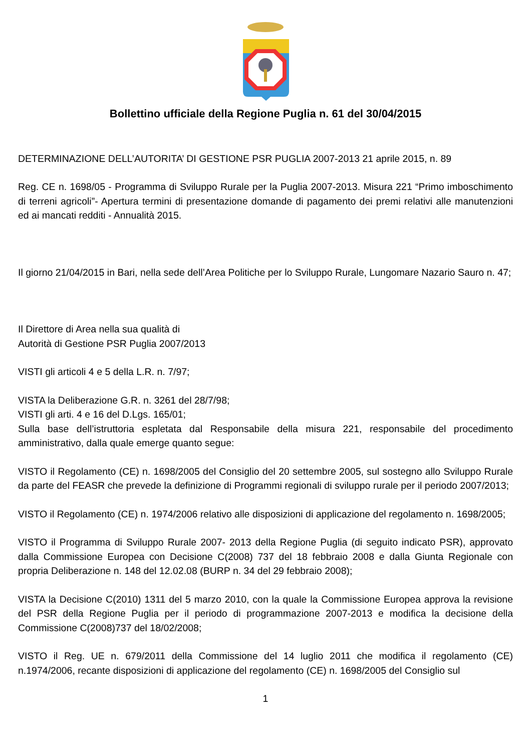Bollettino ufficiale della Regione Puglia n. 61 del 30/04/2015
DETERMINAZIONE DELL’AUTORITA’ DI GESTIONE PSR PUGLIA 2007-2013 21 aprile 2015, n. 89
Reg. CE n. 1698/05 - Programma di Sviluppo Rurale per la Puglia 2007-2013. Misura 221 “Primo imboschimento di terreni agricoli”- Apertura termini di presentazione domande di pagamento dei premi relativi alle manutenzioni ed ai mancati redditi - Annualità 2015.
Il giorno 21/04/2015 in Bari, nella sede dell’Area Politiche per lo Sviluppo Rurale, Lungomare Nazario Sauro n. 47;
Il Direttore di Area nella sua qualità di
Autorità di Gestione PSR Puglia 2007/2013
VISTI gli articoli 4 e 5 della L.R. n. 7/97;
VISTA la Deliberazione G.R. n. 3261 del 28/7/98;
VISTI gli arti. 4 e 16 del D.Lgs. 165/01;
Sulla base dell’istruttoria espletata dal Responsabile della misura 221, responsabile del procedimento amministrativo, dalla quale emerge quanto segue:
VISTO il Regolamento (CE) n. 1698/2005 del Consiglio del 20 settembre 2005, sul sostegno allo Sviluppo Rurale da parte del FEASR che prevede la definizione di Programmi regionali di sviluppo rurale per il periodo 2007/2013;
VISTO il Regolamento (CE) n. 1974/2006 relativo alle disposizioni di applicazione del regolamento n. 1698/2005;
VISTO il Programma di Sviluppo Rurale 2007- 2013 della Regione Puglia (di seguito indicato PSR), approvato dalla Commissione Europea con Decisione C(2008) 737 del 18 febbraio 2008 e dalla Giunta Regionale con propria Deliberazione n. 148 del 12.02.08 (BURP n. 34 del 29 febbraio 2008);
VISTA la Decisione C(2010) 1311 del 5 marzo 2010, con la quale la Commissione Europea approva la revisione del PSR della Regione Puglia per il periodo di programmazione 2007-2013 e modifica la decisione della Commissione C(2008)737 del 18/02/2008;
VISTO il Reg. UE n. 679/2011 della Commissione del 14 luglio 2011 che modifica il regolamento (CE) n.1974/2006, recante disposizioni di applicazione del regolamento (CE) n. 1698/2005 del Consiglio sul
1